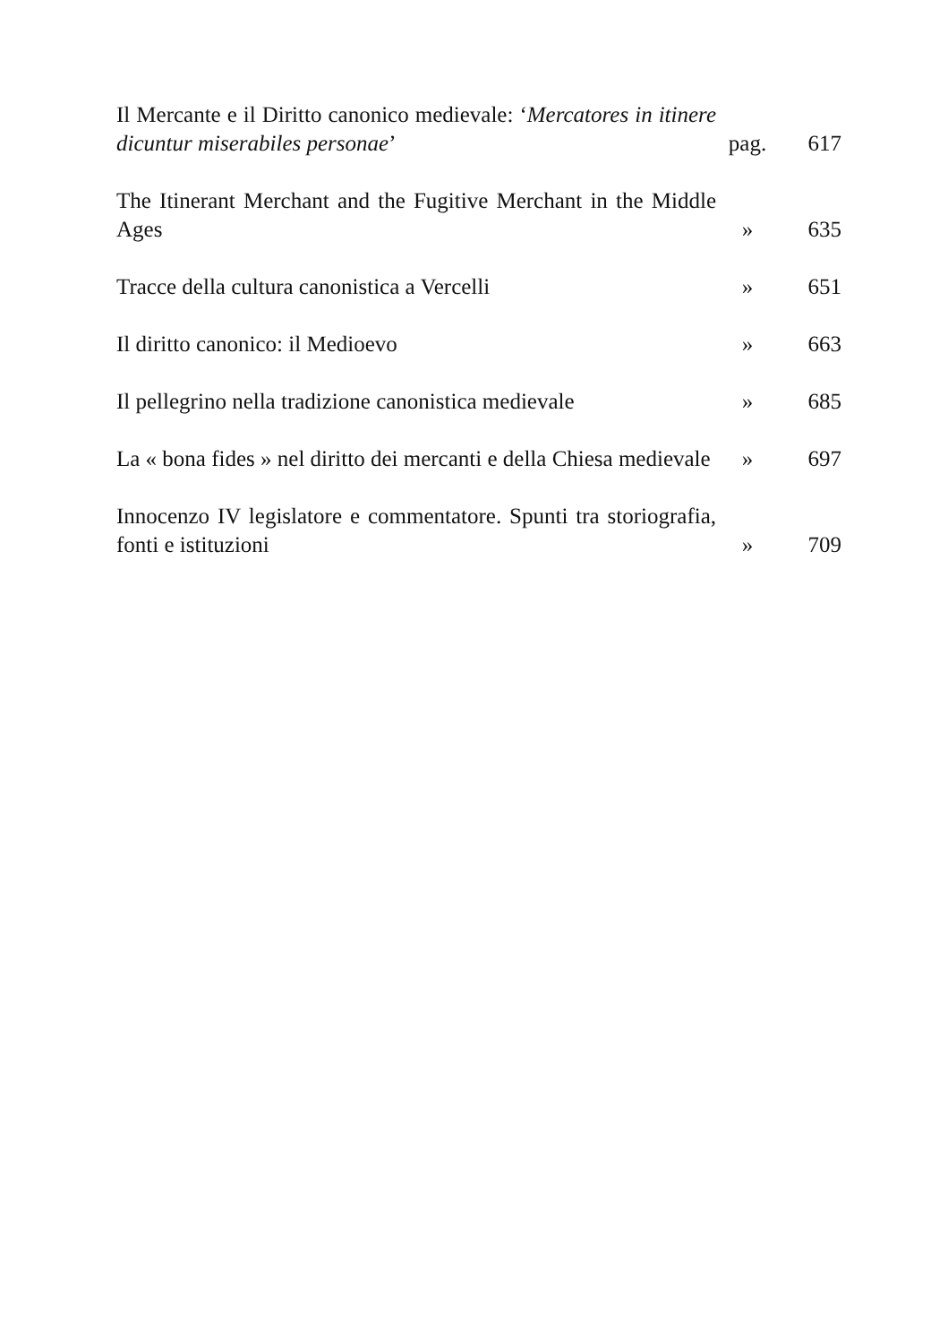Il Mercante e il Diritto canonico medievale: ‘Mercatores in itinere dicuntur miserabiles personae’
pag.
617
The Itinerant Merchant and the Fugitive Merchant in the Middle Ages
»
635
Tracce della cultura canonistica a Vercelli
»
651
Il diritto canonico: il Medioevo
»
663
Il pellegrino nella tradizione canonistica medievale
»
685
La « bona fides » nel diritto dei mercanti e della Chiesa medievale
»
697
Innocenzo IV legislatore e commentatore. Spunti tra storiografia, fonti e istituzioni
»
709